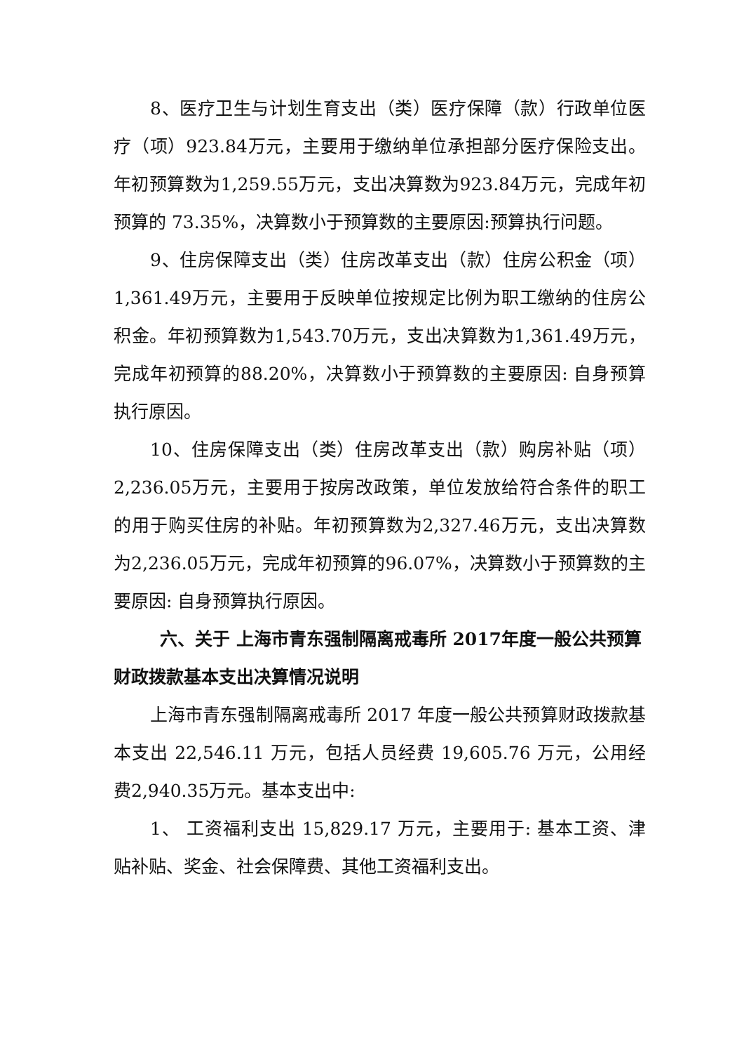8、医疗卫生与计划生育支出（类）医疗保障（款）行政单位医疗（项）923.84万元，主要用于缴纳单位承担部分医疗保险支出。年初预算数为1,259.55万元，支出决算数为923.84万元，完成年初预算的 73.35%，决算数小于预算数的主要原因:预算执行问题。
9、住房保障支出（类）住房改革支出（款）住房公积金（项）1,361.49万元，主要用于反映单位按规定比例为职工缴纳的住房公积金。年初预算数为1,543.70万元，支出决算数为1,361.49万元，完成年初预算的88.20%，决算数小于预算数的主要原因: 自身预算执行原因。
10、住房保障支出（类）住房改革支出（款）购房补贴（项）2,236.05万元，主要用于按房改政策，单位发放给符合条件的职工的用于购买住房的补贴。年初预算数为2,327.46万元，支出决算数为2,236.05万元，完成年初预算的96.07%，决算数小于预算数的主要原因: 自身预算执行原因。
六、关于 上海市青东强制隔离戒毒所 2017年度一般公共预算财政拨款基本支出决算情况说明
上海市青东强制隔离戒毒所 2017 年度一般公共预算财政拨款基本支出 22,546.11 万元，包括人员经费 19,605.76 万元，公用经费2,940.35万元。基本支出中:
1、 工资福利支出 15,829.17 万元，主要用于: 基本工资、津贴补贴、奖金、社会保障费、其他工资福利支出。